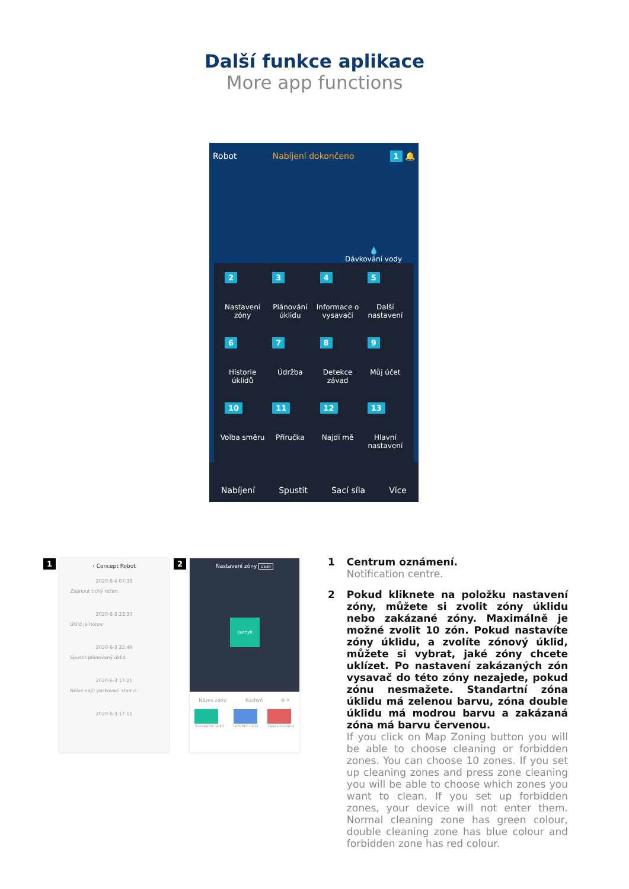Další funkce aplikace
More app functions
Robot Nabíjení dokončeno 1 🔔
💧
Dávkování vody
2
Nastavení zóny
3
Plánování úklidu
4
Informace o vysavači
5
Další nastavení
6
Historie úklidů
7
Údržba
8
Detekce závad
9
Můj účet
10
Volba směru
11
Příručka
12
Najdi mě
13
Hlavní nastavení
Nabíjení Spustit Sací síla Více
1
‹ Concept Robot
2020-6-4 07:39
Zapnout tichý režim.
2020-6-3 23:37
Úklid je hotov.
2020-6-3 22:49
Spustit plánovaný úklid.
2020-6-3 17:21
Nelze najít parkovací stanici.
2020-6-3 17:11
2
Nastavení zóny Uložit
Kuchyň
Název zóny: Kuchyň ⊕ ✕
Standardní úklid DOUBLE úklid Zakázaná zóna
1 Centrum oznámení.
Notification centre.
2 Pokud kliknete na položku nastavení zóny, můžete si zvolit zóny úklidu nebo zakázané zóny. Maximálně je možné zvolit 10 zón. Pokud nastavíte zóny úklidu, a zvolíte zónový úklid, můžete si vybrat, jaké zóny chcete uklízet. Po nastavení zakázaných zón vysavač do této zóny nezajede, pokud zónu nesmažete. Standartní zóna úklidu má zelenou barvu, zóna double úklidu má modrou barvu a zakázaná zóna má barvu červenou.
If you click on Map Zoning button you will be able to choose cleaning or forbidden zones. You can choose 10 zones. If you set up cleaning zones and press zone cleaning you will be able to choose which zones you want to clean. If you set up forbidden zones, your device will not enter them. Normal cleaning zone has green colour, double cleaning zone has blue colour and forbidden zone has red colour.